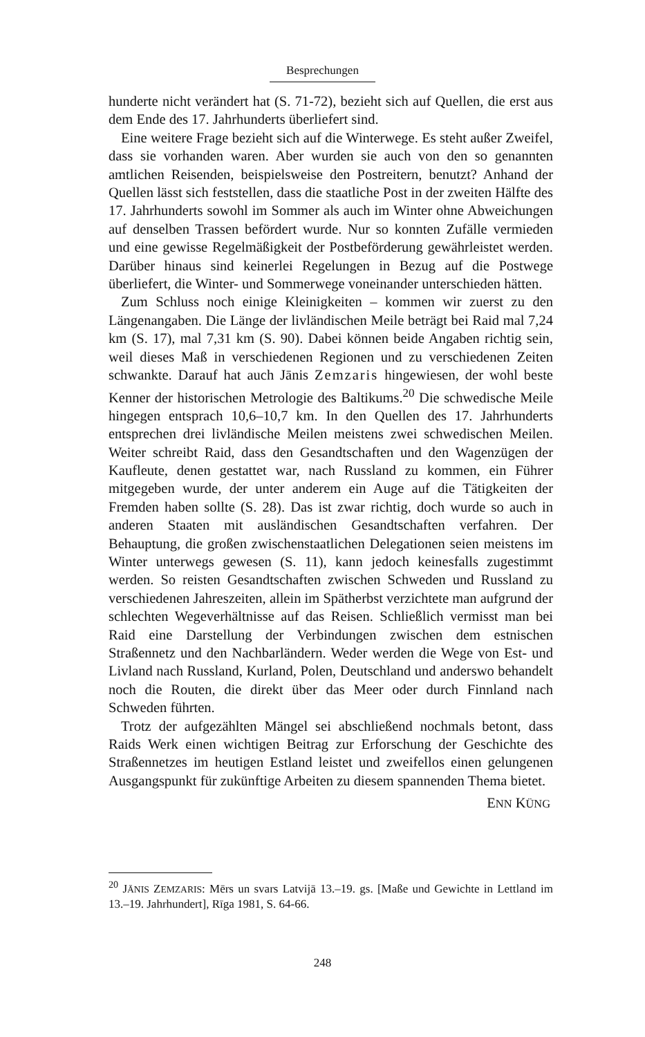Besprechungen
hunderte nicht verändert hat (S. 71-72), bezieht sich auf Quellen, die erst aus dem Ende des 17. Jahrhunderts überliefert sind.
Eine weitere Frage bezieht sich auf die Winterwege. Es steht außer Zweifel, dass sie vorhanden waren. Aber wurden sie auch von den so genannten amtlichen Reisenden, beispielsweise den Postreitern, benutzt? Anhand der Quellen lässt sich feststellen, dass die staatliche Post in der zweiten Hälfte des 17. Jahrhunderts sowohl im Sommer als auch im Winter ohne Abweichungen auf denselben Trassen befördert wurde. Nur so konnten Zufälle vermieden und eine gewisse Regelmäßigkeit der Postbeförderung gewährleistet werden. Darüber hinaus sind keinerlei Regelungen in Bezug auf die Postwege überliefert, die Winter- und Sommerwege voneinander unterschieden hätten.
Zum Schluss noch einige Kleinigkeiten – kommen wir zuerst zu den Längenangaben. Die Länge der livländischen Meile beträgt bei Raid mal 7,24 km (S. 17), mal 7,31 km (S. 90). Dabei können beide Angaben richtig sein, weil dieses Maß in verschiedenen Regionen und zu verschiedenen Zeiten schwankte. Darauf hat auch Jānis Zemzaris hingewiesen, der wohl beste Kenner der historischen Metrologie des Baltikums.<sup>20</sup> Die schwedische Meile hingegen entsprach 10,6–10,7 km. In den Quellen des 17. Jahrhunderts entsprechen drei livländische Meilen meistens zwei schwedischen Meilen. Weiter schreibt Raid, dass den Gesandtschaften und den Wagenzügen der Kaufleute, denen gestattet war, nach Russland zu kommen, ein Führer mitgegeben wurde, der unter anderem ein Auge auf die Tätigkeiten der Fremden haben sollte (S. 28). Das ist zwar richtig, doch wurde so auch in anderen Staaten mit ausländischen Gesandtschaften verfahren. Der Behauptung, die großen zwischenstaatlichen Delegationen seien meistens im Winter unterwegs gewesen (S. 11), kann jedoch keinesfalls zugestimmt werden. So reisten Gesandtschaften zwischen Schweden und Russland zu verschiedenen Jahreszeiten, allein im Spätherbst verzichtete man aufgrund der schlechten Wegeverhältnisse auf das Reisen. Schließlich vermisst man bei Raid eine Darstellung der Verbindungen zwischen dem estnischen Straßennetz und den Nachbarländern. Weder werden die Wege von Est- und Livland nach Russland, Kurland, Polen, Deutschland und anderswo behandelt noch die Routen, die direkt über das Meer oder durch Finnland nach Schweden führten.
Trotz der aufgezählten Mängel sei abschließend nochmals betont, dass Raids Werk einen wichtigen Beitrag zur Erforschung der Geschichte des Straßennetzes im heutigen Estland leistet und zweifellos einen gelungenen Ausgangspunkt für zukünftige Arbeiten zu diesem spannenden Thema bietet.
ENN KÜNG
<sup>20</sup> JĀNIS ZEMZARIS: Mērs un svars Latvijā 13.–19. gs. [Maße und Gewichte in Lettland im 13.–19. Jahrhundert], Rīga 1981, S. 64-66.
248